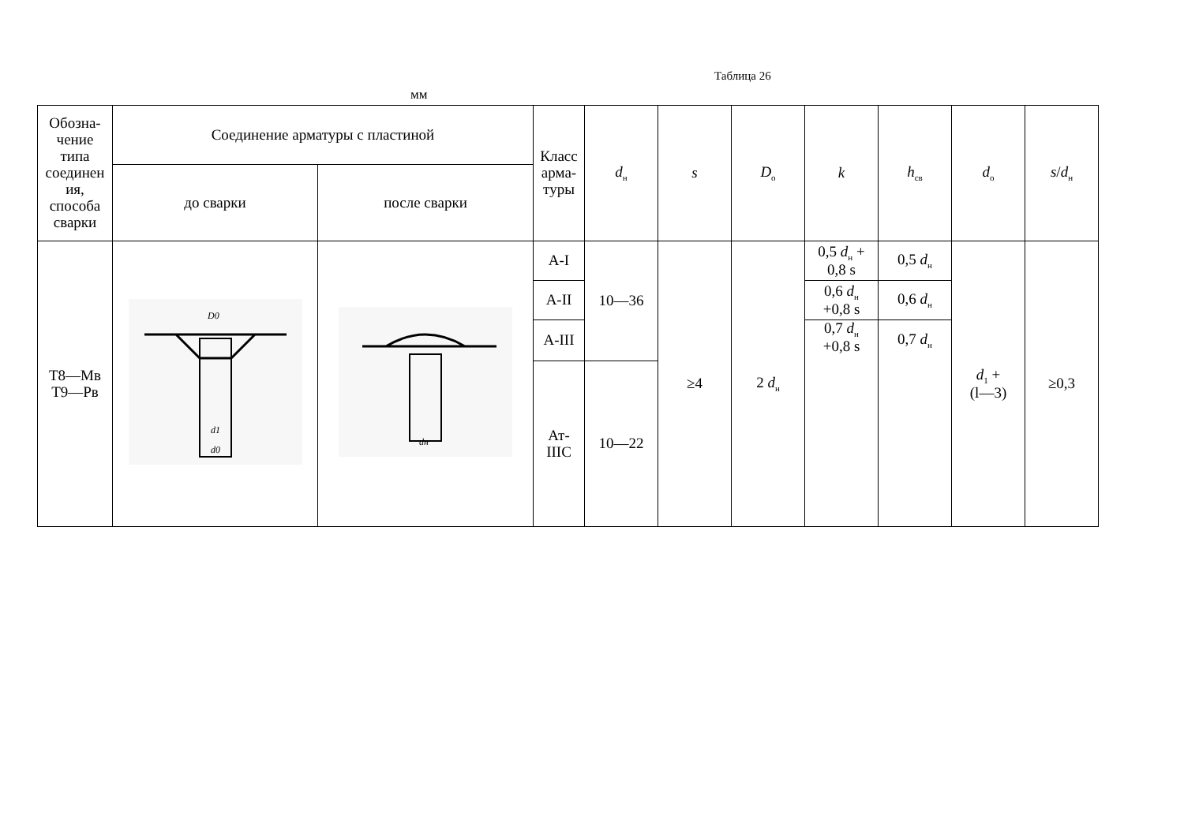Таблица 26
мм
| Обозна- чение типа соединен ия, способа сварки | Соединение арматуры с пластиной | | Класс арма- туры | d<sub>н</sub> | s | D<sub>о</sub> | k | h<sub>св</sub> | d<sub>о</sub> | s / d<sub>н</sub> |
| | до сварки | после сварки | | | | | | | | |
| Т8—Мв Т9—Рв | D0 d1 d0 | dн | А-I | 10—36 | ≥4 | 2 d<sub>н</sub> | 0,5 d<sub>н</sub> + 0,8 s | 0,5 d<sub>н</sub> | d<sub>1</sub> + (l—3) | ≥0,3 |
| | | | А-II | | | | 0,6 d<sub>н</sub> +0,8 s | 0,6 d<sub>н</sub> | | |
| | | | А-III | | | | 0,7 d<sub>н</sub> +0,8 s | 0,7 d<sub>н</sub> | | |
| | | | Ат- IIIС | 10—22 | | | | | | |